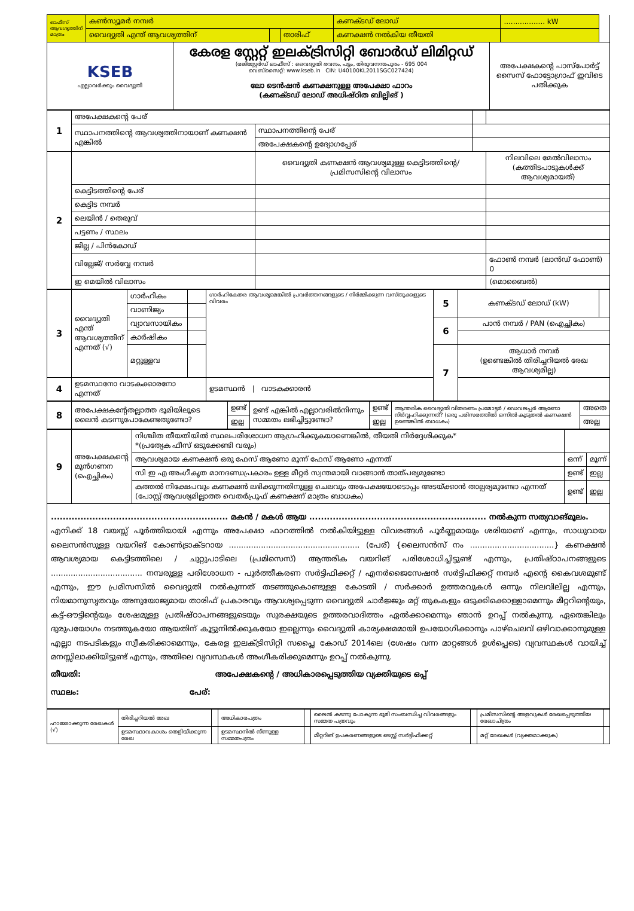| ഓഫീസ് ആവശ്യത്തിന് മാത്രം | കൺസ്യൂമർ നമ്പർ | | | കണക്ടഡ് ലോഡ് | .................. kW | |
| | വൈദ്യുതി എന്ത് ആവശ്യത്തിന് | | താരിഫ് | കണക്ഷൻ നൽകിയ തീയതി | | |
| KSEB എല്ലാവർക്കും വൈദ്യുതി | കേരള സ്റ്റേറ്റ് ഇലക്ട്രിസിറ്റി ബോർഡ് ലിമിറ്റഡ് (രജിസ്റ്റേർഡ് ഓഫീസ് : വൈദ്യുതി ഭവനം, പട്ടം, തിരുവനന്തപുരം - 695 004 വെബ്സൈറ്റ്: www.kseb.in CIN: U40100KL2011SGC027424) ലോ ടെൻഷൻ കണക്ഷനുള്ള അപേക്ഷാ ഫാറം (കണക്ടഡ് ലോഡ് അധിഷ്ഠിത ബില്ലിങ് ) | അപേക്ഷകന്റെ പാസ്പോർട്ട് സൈസ് ഫോട്ടോഗ്രാഫ് ഇവിടെ പതിക്കുക |
| 1 | അപേക്ഷകന്റെ പേര് | | | |
| | സ്ഥാപനത്തിന്റെ ആവശ്യത്തിനായാണ് കണക്ഷൻ എങ്കിൽ | സ്ഥാപനത്തിന്റെ പേര് | | |
| | | അപേക്ഷകന്റെ ഉദ്യോഗപ്പേര് | | |
| 2 | | വൈദ്യുതി കണക്ഷൻ ആവശ്യമുള്ള കെട്ടിടത്തിന്റെ/ പ്രമിസസിന്റെ വിലാസം | | നിലവിലെ മേൽവിലാസം (കത്തിടപാടുകൾക്ക് ആവശ്യമായത്) |
| | കെട്ടിടത്തിന്റെ പേര് | | | |
| | കെട്ടിട നമ്പർ | | | |
| | ലെയിൻ / തെരുവ് | | | |
| | പട്ടണം / സ്ഥലം | | | |
| | ജില്ല / പിൻകോഡ് | | | |
| | വില്ലേജ്/ സർവ്വേ നമ്പർ | | | ഫോൺ നമ്പർ (ലാൻഡ് ഫോൺ) 0 |
| | ഇ മെയിൽ വിലാസം | | | (മൊബൈൽ) |
| 3 | വൈദ്യുതി എന്ത് ആവശ്യത്തിന് എന്നത് (√) | ഗാർഹികം | | ഗാർഹികേതര ആവശ്യമെങ്കിൽ പ്രവർത്തനങ്ങളുടെ / നിർമ്മിക്കുന്ന വസ്തുക്കളുടെ വിവരം | 5 | കണക്ടഡ് ലോഡ് (kW) | |
| | | വാണിജ്യം | | | | | |
| | | വ്യാവസായികം | | | 6 | പാൻ നമ്പർ / PAN (ഐച്ഛികം) | |
| | | കാർഷികം | | | | | |
| | | മറ്റുള്ളവ | | | 7 | ആധാർ നമ്പർ (ഉണ്ടെങ്കിൽ തിരിച്ചറിയൽ രേഖ ആവശ്യമില്ല) | |
| 4 | ഉടമസ്ഥനോ വാടകക്കാരനോ എന്നത് | | | ഉടമസ്ഥൻ / വാടകക്കാരൻ | | | |
| 8 | അപേക്ഷകന്റേതല്ലാത്ത ഭൂമിയിലൂടെ ലൈൻ കടന്നുപോകേണ്ടതുണ്ടോ? | ഉണ്ട് | ഉണ്ട് എങ്കിൽ എല്ലാവരിൽനിന്നും സമ്മതം ലഭിച്ചിട്ടുണ്ടോ? | ഉണ്ട് | ആന്തരിക വൈദ്യുതി വിതരണം പ്രമോട്ടർ / ഡെവലപ്പർ ആണോ നിർവ്വഹിക്കുന്നത്? (ഒരു പരിസരത്തിൽ ഒന്നിൽ കൂടുതൽ കണക്ഷൻ ഉണ്ടെങ്കിൽ ബാധകം) | അതെ |
| | | ഇല്ല | | ഇല്ല | | അല്ല |
| 9 | അപേക്ഷകന്റെ മുൻഗണന (ഐച്ഛികം) | നിശ്ചിത തീയതിയിൽ സ്ഥലപരിശോധന ആഗ്രഹിക്കുകയാണെങ്കിൽ, തീയതി നിർദ്ദേശിക്കുക* *(പ്രത്യേക ഫീസ് ഒടുക്കേണ്ടി വരും) | | |
| | | ആവശ്യമായ കണക്ഷൻ ഒരു ഫേസ് ആണോ മൂന്ന് ഫേസ് ആണോ എന്നത് | ഒന്ന് | മൂന്ന് |
| | | സി ഇ എ അംഗീകൃത മാനദണ്ഡപ്രകാരം ഉള്ള മീറ്റർ സ്വന്തമായി വാങ്ങാൻ താത്പര്യമുണ്ടോ | ഉണ്ട് | ഇല്ല |
| | | കത്തൽ നിക്ഷേപവും കണക്ഷൻ ലഭിക്കുന്നതിനുള്ള ചെലവും അപേക്ഷയോടൊപ്പം അടയ്ക്കാൻ താല്പര്യമുണ്ടോ എന്നത് (പോസ്റ്റ് ആവശ്യമില്ലാത്ത വെതർപ്രൂഫ് കണക്ഷന് മാത്രം ബാധകം) | ഉണ്ട് | ഇല്ല |
............................................................ മകൻ / മകൾ ആയ ............................................................ നൽകുന്ന സത്യവാങ്മൂലം.
എനിക്ക് 18 വയസ്സ് പൂർത്തിയായി എന്നും അപേക്ഷാ ഫാറത്തിൽ നൽകിയിട്ടുള്ള വിവരങ്ങൾ പൂർണ്ണമായും ശരിയാണ് എന്നും, സാധുവായ ലൈസൻസുള്ള വയറിങ് കോൺട്രാക്ടറായ ..................................................... (പേര്) {ലൈസൻസ് നം ..................................} കണക്ഷൻ ആവശ്യമായ കെട്ടിടത്തിലെ / ചുറ്റുപാടിലെ (പ്രമിസെസ്) ആന്തരിക വയറിങ് പരിശോധിച്ചിട്ടുണ്ട് എന്നും, പ്രതിഷ്ഠാപനങ്ങളുടെ ..................................... നമ്പരുള്ള പരിശോധന - പൂർത്തീകരണ സർട്ടിഫിക്കറ്റ് / എനർജൈസേഷൻ സർട്ടിഫിക്കറ്റ് നമ്പർ എന്റെ കൈവശമുണ്ട് എന്നും, ഈ പ്രമിസസിൽ വൈദ്യുതി നൽകുന്നത് തടഞ്ഞുകൊണ്ടുള്ള കോടതി / സർക്കാർ ഉത്തരവുകൾ ഒന്നും നിലവിലില്ല എന്നും, നിയമാനുസൃതവും അനുയോജ്യമായ താരിഫ് പ്രകാരവും ആവശ്യപ്പെടുന്ന വൈദ്യുതി ചാർജ്ജും മറ്റ് തുകകളും ഒടുക്കിക്കൊള്ളാമെന്നും മീറ്ററിന്റെയും, കട്ട്-ഔട്ടിന്റെയും ശേഷമുള്ള പ്രതിഷ്ഠാപനങ്ങളുടെയും സുരക്ഷയുടെ ഉത്തരവാദിത്തം ഏൽക്കാമെന്നും ഞാൻ ഉറപ്പ് നൽകുന്നു. ഏതെങ്കിലും ദുരുപയോഗം നടത്തുകയോ ആയതിന് കൂട്ടുനിൽക്കുകയോ ഇല്ലെന്നും വൈദ്യുതി കാര്യക്ഷമമായി ഉപയോഗിക്കാനും പാഴ്ചെലവ് ഒഴിവാക്കാനുമുള്ള എല്ലാ നടപടികളും സ്വീകരിക്കാമെന്നും, കേരള ഇലക്ട്രിസിറ്റി സപ്ലൈ കോഡ് 2014ലെ (ശേഷം വന്ന മാറ്റങ്ങൾ ഉൾപ്പെടെ) വ്യവസ്ഥകൾ വായിച്ച് മനസ്സിലാക്കിയിട്ടുണ്ട് എന്നും, അതിലെ വ്യവസ്ഥകൾ അംഗീകരിക്കുമെന്നും ഉറപ്പ് നൽകുന്നു.
തീയതി: അപേക്ഷകന്റെ / അധികാരപ്പെടുത്തിയ വ്യക്തിയുടെ ഒപ്പ്
സ്ഥലം: പേര്:
| ഹാജരാക്കുന്ന രേഖകൾ (√) | തിരിച്ചറിയൽ രേഖ | | അധികാരപത്രം | | ലൈൻ കടന്നു പോകുന്ന ഭൂമി സംബന്ധിച്ച വിവരങ്ങളും സമ്മത പത്രവും | | പ്രമിസസിന്റെ അളവുകൾ രേഖപ്പെടുത്തിയ രേഖാചിത്രം | |
| | ഉടമസ്ഥാവകാശം തെളിയിക്കുന്ന രേഖ | | ഉടമസ്ഥനിൽ നിന്നുള്ള സമ്മതപത്രം | | മീറ്ററിങ് ഉപകരണങ്ങളുടെ ടെസ്റ്റ് സർട്ടിഫിക്കറ്റ് | | മറ്റ് രേഖകൾ (വ്യക്തമാക്കുക) | |